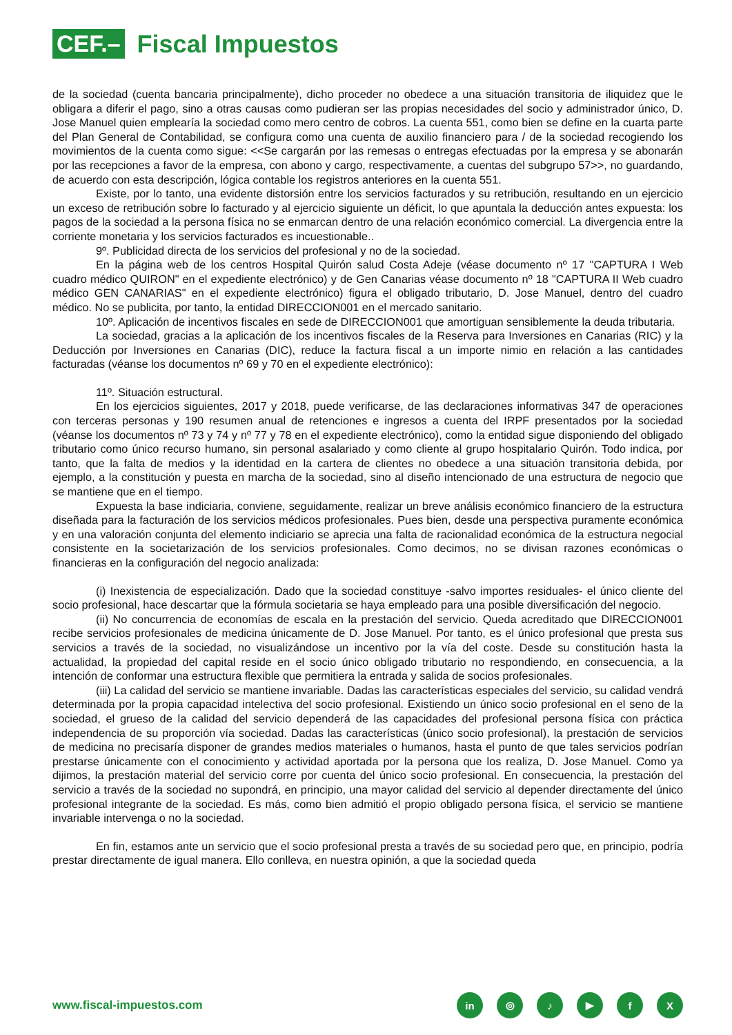CEF.– Fiscal Impuestos
de la sociedad (cuenta bancaria principalmente), dicho proceder no obedece a una situación transitoria de iliquidez que le obligara a diferir el pago, sino a otras causas como pudieran ser las propias necesidades del socio y administrador único, D. Jose Manuel quien emplearía la sociedad como mero centro de cobros. La cuenta 551, como bien se define en la cuarta parte del Plan General de Contabilidad, se configura como una cuenta de auxilio financiero para / de la sociedad recogiendo los movimientos de la cuenta como sigue: <<Se cargarán por las remesas o entregas efectuadas por la empresa y se abonarán por las recepciones a favor de la empresa, con abono y cargo, respectivamente, a cuentas del subgrupo 57>>, no guardando, de acuerdo con esta descripción, lógica contable los registros anteriores en la cuenta 551.
Existe, por lo tanto, una evidente distorsión entre los servicios facturados y su retribución, resultando en un ejercicio un exceso de retribución sobre lo facturado y al ejercicio siguiente un déficit, lo que apuntala la deducción antes expuesta: los pagos de la sociedad a la persona física no se enmarcan dentro de una relación económico comercial. La divergencia entre la corriente monetaria y los servicios facturados es incuestionable..
9º. Publicidad directa de los servicios del profesional y no de la sociedad.
En la página web de los centros Hospital Quirón salud Costa Adeje (véase documento nº 17 "CAPTURA I Web cuadro médico QUIRON" en el expediente electrónico) y de Gen Canarias véase documento nº 18 "CAPTURA II Web cuadro médico GEN CANARIAS" en el expediente electrónico) figura el obligado tributario, D. Jose Manuel, dentro del cuadro médico. No se publicita, por tanto, la entidad DIRECCION001 en el mercado sanitario.
10º. Aplicación de incentivos fiscales en sede de DIRECCION001 que amortiguan sensiblemente la deuda tributaria.
La sociedad, gracias a la aplicación de los incentivos fiscales de la Reserva para Inversiones en Canarias (RIC) y la Deducción por Inversiones en Canarias (DIC), reduce la factura fiscal a un importe nimio en relación a las cantidades facturadas (véanse los documentos nº 69 y 70 en el expediente electrónico):
11º. Situación estructural.
En los ejercicios siguientes, 2017 y 2018, puede verificarse, de las declaraciones informativas 347 de operaciones con terceras personas y 190 resumen anual de retenciones e ingresos a cuenta del IRPF presentados por la sociedad (véanse los documentos nº 73 y 74 y nº 77 y 78 en el expediente electrónico), como la entidad sigue disponiendo del obligado tributario como único recurso humano, sin personal asalariado y como cliente al grupo hospitalario Quirón. Todo indica, por tanto, que la falta de medios y la identidad en la cartera de clientes no obedece a una situación transitoria debida, por ejemplo, a la constitución y puesta en marcha de la sociedad, sino al diseño intencionado de una estructura de negocio que se mantiene que en el tiempo.
Expuesta la base indiciaria, conviene, seguidamente, realizar un breve análisis económico financiero de la estructura diseñada para la facturación de los servicios médicos profesionales. Pues bien, desde una perspectiva puramente económica y en una valoración conjunta del elemento indiciario se aprecia una falta de racionalidad económica de la estructura negocial consistente en la societarización de los servicios profesionales. Como decimos, no se divisan razones económicas o financieras en la configuración del negocio analizada:
(i) Inexistencia de especialización. Dado que la sociedad constituye -salvo importes residuales- el único cliente del socio profesional, hace descartar que la fórmula societaria se haya empleado para una posible diversificación del negocio.
(ii) No concurrencia de economías de escala en la prestación del servicio. Queda acreditado que DIRECCION001 recibe servicios profesionales de medicina únicamente de D. Jose Manuel. Por tanto, es el único profesional que presta sus servicios a través de la sociedad, no visualizándose un incentivo por la vía del coste. Desde su constitución hasta la actualidad, la propiedad del capital reside en el socio único obligado tributario no respondiendo, en consecuencia, a la intención de conformar una estructura flexible que permitiera la entrada y salida de socios profesionales.
(iii) La calidad del servicio se mantiene invariable. Dadas las características especiales del servicio, su calidad vendrá determinada por la propia capacidad intelectiva del socio profesional. Existiendo un único socio profesional en el seno de la sociedad, el grueso de la calidad del servicio dependerá de las capacidades del profesional persona física con práctica independencia de su proporción vía sociedad. Dadas las características (único socio profesional), la prestación de servicios de medicina no precisaría disponer de grandes medios materiales o humanos, hasta el punto de que tales servicios podrían prestarse únicamente con el conocimiento y actividad aportada por la persona que los realiza, D. Jose Manuel. Como ya dijimos, la prestación material del servicio corre por cuenta del único socio profesional. En consecuencia, la prestación del servicio a través de la sociedad no supondrá, en principio, una mayor calidad del servicio al depender directamente del único profesional integrante de la sociedad. Es más, como bien admitió el propio obligado persona física, el servicio se mantiene invariable intervenga o no la sociedad.
En fin, estamos ante un servicio que el socio profesional presta a través de su sociedad pero que, en principio, podría prestar directamente de igual manera. Ello conlleva, en nuestra opinión, a que la sociedad queda
www.fiscal-impuestos.com
in ◎ ♪ ▶ fX